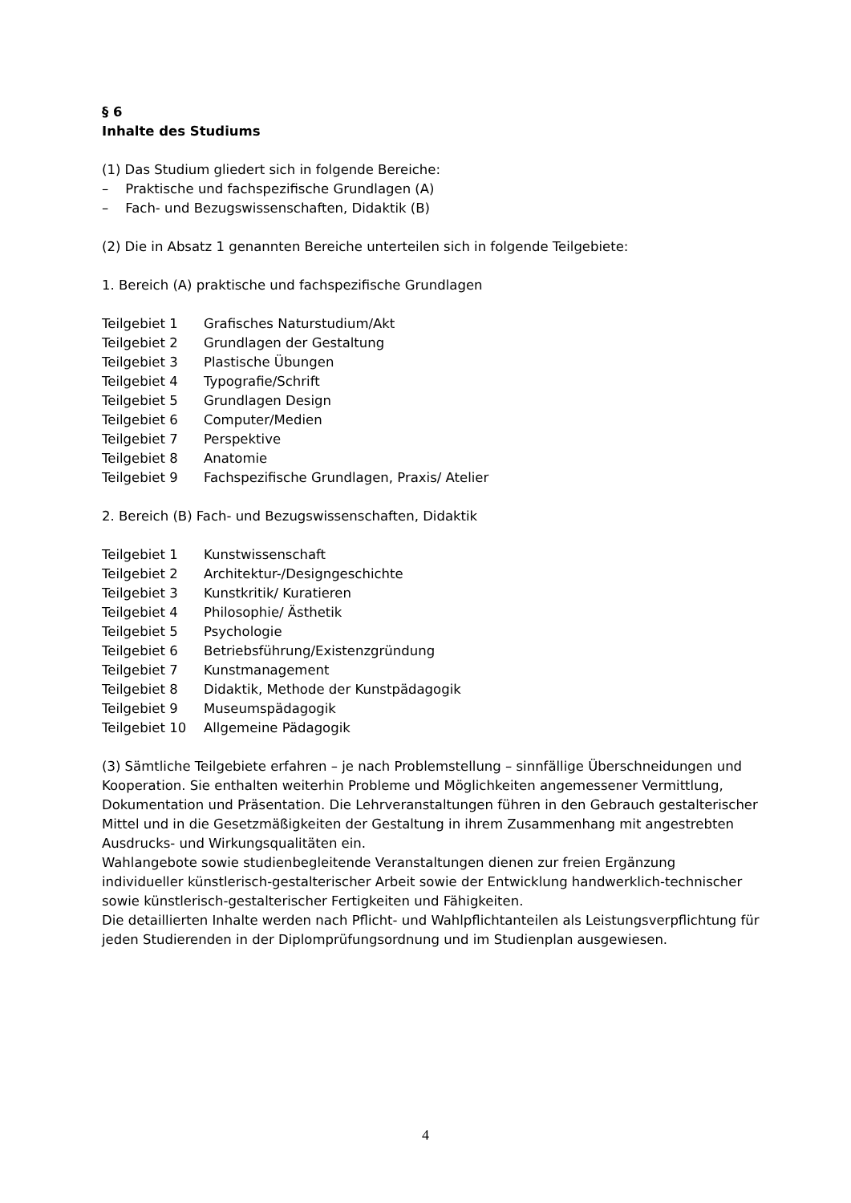§ 6
Inhalte des Studiums
(1) Das Studium gliedert sich in folgende Bereiche:
– Praktische und fachspezifische Grundlagen (A)
– Fach- und Bezugswissenschaften, Didaktik (B)
(2) Die in Absatz 1 genannten Bereiche unterteilen sich in folgende Teilgebiete:
1. Bereich (A) praktische und fachspezifische Grundlagen
Teilgebiet 1 Grafisches Naturstudium/Akt
Teilgebiet 2 Grundlagen der Gestaltung
Teilgebiet 3 Plastische Übungen
Teilgebiet 4 Typografie/Schrift
Teilgebiet 5 Grundlagen Design
Teilgebiet 6 Computer/Medien
Teilgebiet 7 Perspektive
Teilgebiet 8 Anatomie
Teilgebiet 9 Fachspezifische Grundlagen, Praxis/ Atelier
2. Bereich (B) Fach- und Bezugswissenschaften, Didaktik
Teilgebiet 1 Kunstwissenschaft
Teilgebiet 2 Architektur-/Designgeschichte
Teilgebiet 3 Kunstkritik/ Kuratieren
Teilgebiet 4 Philosophie/ Ästhetik
Teilgebiet 5 Psychologie
Teilgebiet 6 Betriebsführung/Existenzgründung
Teilgebiet 7 Kunstmanagement
Teilgebiet 8 Didaktik, Methode der Kunstpädagogik
Teilgebiet 9 Museumspädagogik
Teilgebiet 10 Allgemeine Pädagogik
(3) Sämtliche Teilgebiete erfahren – je nach Problemstellung – sinnfällige Überschneidungen und Kooperation. Sie enthalten weiterhin Probleme und Möglichkeiten angemessener Vermittlung, Dokumentation und Präsentation. Die Lehrveranstaltungen führen in den Gebrauch gestalterischer Mittel und in die Gesetzmäßigkeiten der Gestaltung in ihrem Zusammenhang mit angestrebten Ausdrucks- und Wirkungsqualitäten ein.
Wahlangebote sowie studienbegleitende Veranstaltungen dienen zur freien Ergänzung individueller künstlerisch-gestalterischer Arbeit sowie der Entwicklung handwerklich-technischer sowie künstlerisch-gestalterischer Fertigkeiten und Fähigkeiten.
Die detaillierten Inhalte werden nach Pflicht- und Wahlpflichtanteilen als Leistungsverpflichtung für jeden Studierenden in der Diplomprüfungsordnung und im Studienplan ausgewiesen.
4